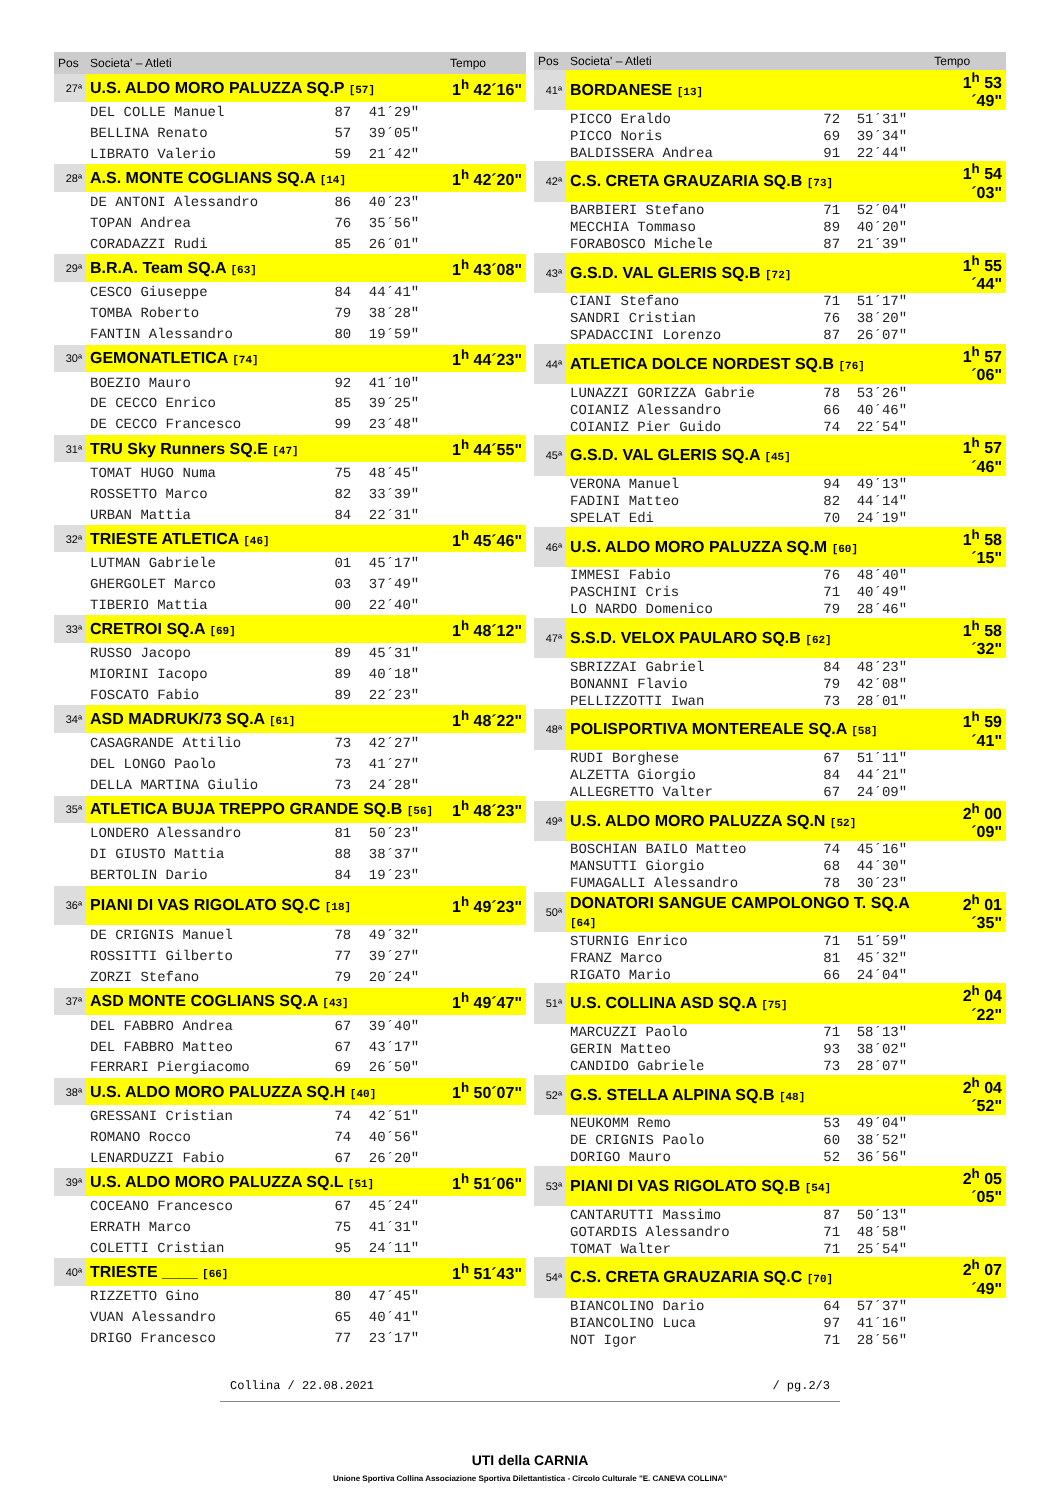| Pos | Societa' – Atleti | | | Tempo |
| --- | --- | --- | --- | --- |
| 27ª | U.S. ALDO MORO PALUZZA SQ.P [57] | | | 1<sup>h</sup> 42´16" |
| | DEL COLLE Manuel | 87 | 41´29" | |
| | BELLINA Renato | 57 | 39´05" | |
| | LIBRATO Valerio | 59 | 21´42" | |
| 28ª | A.S. MONTE COGLIANS SQ.A [14] | | | 1<sup>h</sup> 42´20" |
| | DE ANTONI Alessandro | 86 | 40´23" | |
| | TOPAN Andrea | 76 | 35´56" | |
| | CORADAZZI Rudi | 85 | 26´01" | |
| 29ª | B.R.A. Team SQ.A [63] | | | 1<sup>h</sup> 43´08" |
| | CESCO Giuseppe | 84 | 44´41" | |
| | TOMBA Roberto | 79 | 38´28" | |
| | FANTIN Alessandro | 80 | 19´59" | |
| 30ª | GEMONATLETICA [74] | | | 1<sup>h</sup> 44´23" |
| | BOEZIO Mauro | 92 | 41´10" | |
| | DE CECCO Enrico | 85 | 39´25" | |
| | DE CECCO Francesco | 99 | 23´48" | |
| 31ª | TRU Sky Runners SQ.E [47] | | | 1<sup>h</sup> 44´55" |
| | TOMAT HUGO Numa | 75 | 48´45" | |
| | ROSSETTO Marco | 82 | 33´39" | |
| | URBAN Mattia | 84 | 22´31" | |
| 32ª | TRIESTE ATLETICA [46] | | | 1<sup>h</sup> 45´46" |
| | LUTMAN Gabriele | 01 | 45´17" | |
| | GHERGOLET Marco | 03 | 37´49" | |
| | TIBERIO Mattia | 00 | 22´40" | |
| 33ª | CRETROI SQ.A [69] | | | 1<sup>h</sup> 48´12" |
| | RUSSO Jacopo | 89 | 45´31" | |
| | MIORINI Iacopo | 89 | 40´18" | |
| | FOSCATO Fabio | 89 | 22´23" | |
| 34ª | ASD MADRUK/73 SQ.A [61] | | | 1<sup>h</sup> 48´22" |
| | CASAGRANDE Attilio | 73 | 42´27" | |
| | DEL LONGO Paolo | 73 | 41´27" | |
| | DELLA MARTINA Giulio | 73 | 24´28" | |
| 35ª | ATLETICA BUJA TREPPO GRANDE SQ.B [56] | | | 1<sup>h</sup> 48´23" |
| | LONDERO Alessandro | 81 | 50´23" | |
| | DI GIUSTO Mattia | 88 | 38´37" | |
| | BERTOLIN Dario | 84 | 19´23" | |
| 36ª | PIANI DI VAS RIGOLATO SQ.C [18] | | | 1<sup>h</sup> 49´23" |
| | DE CRIGNIS Manuel | 78 | 49´32" | |
| | ROSSITTI Gilberto | 77 | 39´27" | |
| | ZORZI Stefano | 79 | 20´24" | |
| 37ª | ASD MONTE COGLIANS SQ.A [43] | | | 1<sup>h</sup> 49´47" |
| | DEL FABBRO Andrea | 67 | 39´40" | |
| | DEL FABBRO Matteo | 67 | 43´17" | |
| | FERRARI Piergiacomo | 69 | 26´50" | |
| 38ª | U.S. ALDO MORO PALUZZA SQ.H [40] | | | 1<sup>h</sup> 50´07" |
| | GRESSANI Cristian | 74 | 42´51" | |
| | ROMANO Rocco | 74 | 40´56" | |
| | LENARDUZZI Fabio | 67 | 26´20" | |
| 39ª | U.S. ALDO MORO PALUZZA SQ.L [51] | | | 1<sup>h</sup> 51´06" |
| | COCEANO Francesco | 67 | 45´24" | |
| | ERRATH Marco | 75 | 41´31" | |
| | COLETTI Cristian | 95 | 24´11" | |
| 40ª | TRIESTE ____ [66] | | | 1<sup>h</sup> 51´43" |
| | RIZZETTO Gino | 80 | 47´45" | |
| | VUAN Alessandro | 65 | 40´41" | |
| | DRIGO Francesco | 77 | 23´17" | |
| Pos | Societa' – Atleti | | | Tempo |
| --- | --- | --- | --- | --- |
| 41ª | BORDANESE [13] | | | 1<sup>h</sup> 53´49" |
| | PICCO Eraldo | 72 | 51´31" | |
| | PICCO Noris | 69 | 39´34" | |
| | BALDISSERA Andrea | 91 | 22´44" | |
| 42ª | C.S. CRETA GRAUZARIA SQ.B [73] | | | 1<sup>h</sup> 54´03" |
| | BARBIERI Stefano | 71 | 52´04" | |
| | MECCHIA Tommaso | 89 | 40´20" | |
| | FORABOSCO Michele | 87 | 21´39" | |
| 43ª | G.S.D. VAL GLERIS SQ.B [72] | | | 1<sup>h</sup> 55´44" |
| | CIANI Stefano | 71 | 51´17" | |
| | SANDRI Cristian | 76 | 38´20" | |
| | SPADACCINI Lorenzo | 87 | 26´07" | |
| 44ª | ATLETICA DOLCE NORDEST SQ.B [76] | | | 1<sup>h</sup> 57´06" |
| | LUNAZZI GORIZZA Gabrie | 78 | 53´26" | |
| | COIANIZ Alessandro | 66 | 40´46" | |
| | COIANIZ Pier Guido | 74 | 22´54" | |
| 45ª | G.S.D. VAL GLERIS SQ.A [45] | | | 1<sup>h</sup> 57´46" |
| | VERONA Manuel | 94 | 49´13" | |
| | FADINI Matteo | 82 | 44´14" | |
| | SPELAT Edi | 70 | 24´19" | |
| 46ª | U.S. ALDO MORO PALUZZA SQ.M [60] | | | 1<sup>h</sup> 58´15" |
| | IMMESI Fabio | 76 | 48´40" | |
| | PASCHINI Cris | 71 | 40´49" | |
| | LO NARDO Domenico | 79 | 28´46" | |
| 47ª | S.S.D. VELOX PAULARO SQ.B [62] | | | 1<sup>h</sup> 58´32" |
| | SBRIZZAI Gabriel | 84 | 48´23" | |
| | BONANNI Flavio | 79 | 42´08" | |
| | PELLIZZOTTI Iwan | 73 | 28´01" | |
| 48ª | POLISPORTIVA MONTEREALE SQ.A [58] | | | 1<sup>h</sup> 59´41" |
| | RUDI Borghese | 67 | 51´11" | |
| | ALZETTA Giorgio | 84 | 44´21" | |
| | ALLEGRETTO Valter | 67 | 24´09" | |
| 49ª | U.S. ALDO MORO PALUZZA SQ.N [52] | | | 2<sup>h</sup> 00´09" |
| | BOSCHIAN BAILO Matteo | 74 | 45´16" | |
| | MANSUTTI Giorgio | 68 | 44´30" | |
| | FUMAGALLI Alessandro | 78 | 30´23" | |
| 50ª | DONATORI SANGUE CAMPOLONGO T. SQ.A [64] | | | 2<sup>h</sup> 01´35" |
| | STURNIG Enrico | 71 | 51´59" | |
| | FRANZ Marco | 81 | 45´32" | |
| | RIGATO Mario | 66 | 24´04" | |
| 51ª | U.S. COLLINA ASD SQ.A [75] | | | 2<sup>h</sup> 04´22" |
| | MARCUZZI Paolo | 71 | 58´13" | |
| | GERIN Matteo | 93 | 38´02" | |
| | CANDIDO Gabriele | 73 | 28´07" | |
| 52ª | G.S. STELLA ALPINA SQ.B [48] | | | 2<sup>h</sup> 04´52" |
| | NEUKOMM Remo | 53 | 49´04" | |
| | DE CRIGNIS Paolo | 60 | 38´52" | |
| | DORIGO Mauro | 52 | 36´56" | |
| 53ª | PIANI DI VAS RIGOLATO SQ.B [54] | | | 2<sup>h</sup> 05´05" |
| | CANTARUTTI Massimo | 87 | 50´13" | |
| | GOTARDIS Alessandro | 71 | 48´58" | |
| | TOMAT Walter | 71 | 25´54" | |
| 54ª | C.S. CRETA GRAUZARIA SQ.C [70] | | | 2<sup>h</sup> 07´49" |
| | BIANCOLINO Dario | 64 | 57´37" | |
| | BIANCOLINO Luca | 97 | 41´16" | |
| | NOT Igor | 71 | 28´56" | |
Collina / 22.08.2021 / pg.2/3
UTI della CARNIA
Unione Sportiva Collina Associazione Sportiva Dilettantistica - Circolo Culturale "E. CANEVA COLLINA"